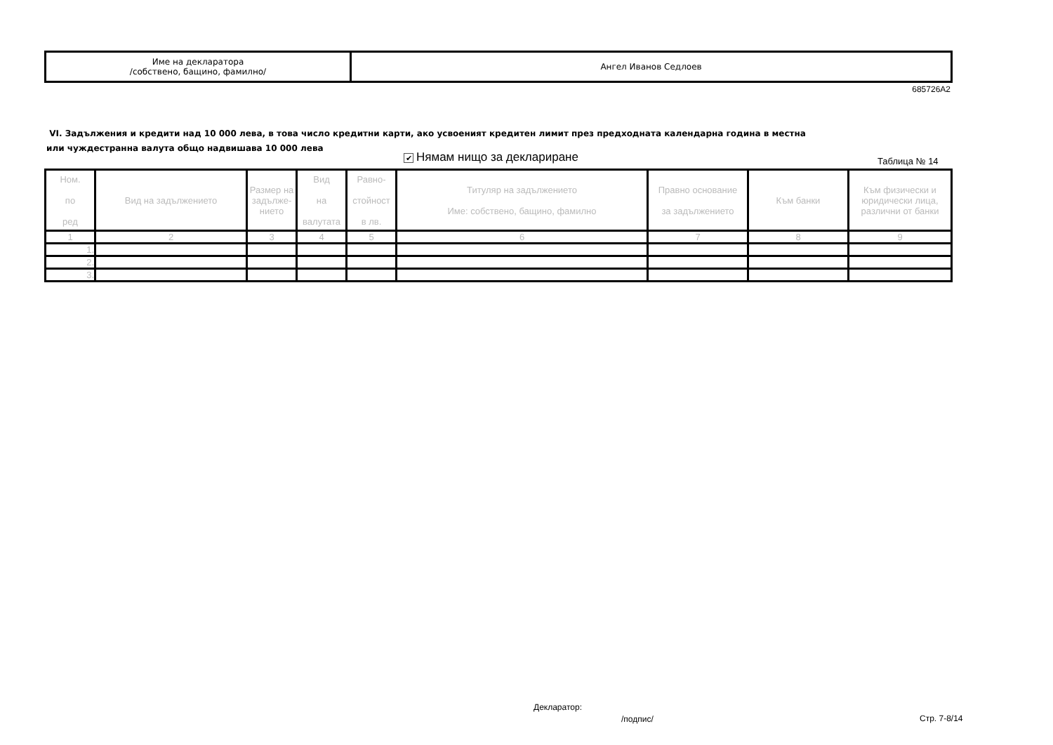| Име на декларатора /собствено, бащино, фамилно/ | Ангел Иванов Седлоев |
685726A2
VI. Задължения и кредити над 10 000 лева, в това число кредитни карти, ако усвоеният кредитен лимит през предходната календарна година в местна или чуждестранна валута общо надвишава 10 000 лева
✔ Нямам нищо за деклариране Таблица № 14
| Ном. по ред | Вид на задължението | Размер на задълже-нието | Вид на валутата | Равно- стойност в лв. | Титуляр на задължението Име: собствено, бащино, фамилно | Правно основание за задължението | Към банки | Към физически и юридически лица, различни от банки |
| --- | --- | --- | --- | --- | --- | --- | --- | --- |
| 1 | 2 | 3 | 4 | 5 | 6 | 7 | 8 | 9 |
| 1. | | | | | | | | |
| 2. | | | | | | | | |
| 3. | | | | | | | | |
Декларатор:
/подпис/ Стр. 7-8/14